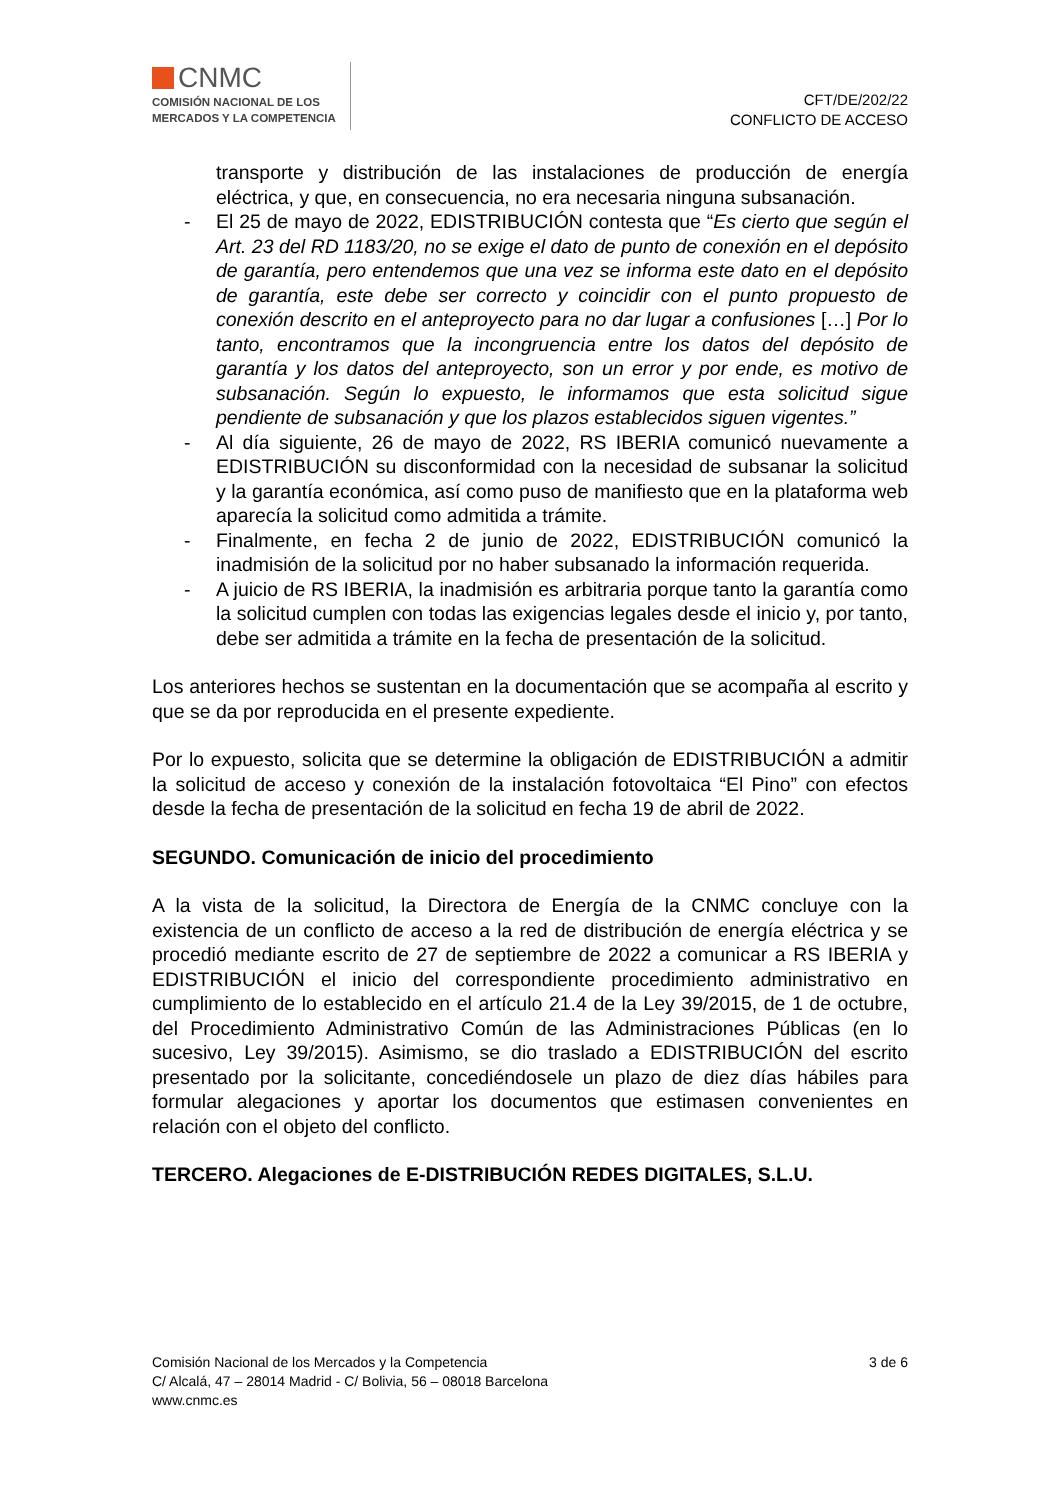CNMC
COMISIÓN NACIONAL DE LOS
MERCADOS Y LA COMPETENCIA
CFT/DE/202/22
CONFLICTO DE ACCESO
transporte y distribución de las instalaciones de producción de energía eléctrica, y que, en consecuencia, no era necesaria ninguna subsanación.
- El 25 de mayo de 2022, EDISTRIBUCIÓN contesta que “Es cierto que según el Art. 23 del RD 1183/20, no se exige el dato de punto de conexión en el depósito de garantía, pero entendemos que una vez se informa este dato en el depósito de garantía, este debe ser correcto y coincidir con el punto propuesto de conexión descrito en el anteproyecto para no dar lugar a confusiones […] Por lo tanto, encontramos que la incongruencia entre los datos del depósito de garantía y los datos del anteproyecto, son un error y por ende, es motivo de subsanación. Según lo expuesto, le informamos que esta solicitud sigue pendiente de subsanación y que los plazos establecidos siguen vigentes.”
- Al día siguiente, 26 de mayo de 2022, RS IBERIA comunicó nuevamente a EDISTRIBUCIÓN su disconformidad con la necesidad de subsanar la solicitud y la garantía económica, así como puso de manifiesto que en la plataforma web aparecía la solicitud como admitida a trámite.
- Finalmente, en fecha 2 de junio de 2022, EDISTRIBUCIÓN comunicó la inadmisión de la solicitud por no haber subsanado la información requerida.
- A juicio de RS IBERIA, la inadmisión es arbitraria porque tanto la garantía como la solicitud cumplen con todas las exigencias legales desde el inicio y, por tanto, debe ser admitida a trámite en la fecha de presentación de la solicitud.
Los anteriores hechos se sustentan en la documentación que se acompaña al escrito y que se da por reproducida en el presente expediente.
Por lo expuesto, solicita que se determine la obligación de EDISTRIBUCIÓN a admitir la solicitud de acceso y conexión de la instalación fotovoltaica “El Pino” con efectos desde la fecha de presentación de la solicitud en fecha 19 de abril de 2022.
SEGUNDO. Comunicación de inicio del procedimiento
A la vista de la solicitud, la Directora de Energía de la CNMC concluye con la existencia de un conflicto de acceso a la red de distribución de energía eléctrica y se procedió mediante escrito de 27 de septiembre de 2022 a comunicar a RS IBERIA y EDISTRIBUCIÓN el inicio del correspondiente procedimiento administrativo en cumplimiento de lo establecido en el artículo 21.4 de la Ley 39/2015, de 1 de octubre, del Procedimiento Administrativo Común de las Administraciones Públicas (en lo sucesivo, Ley 39/2015). Asimismo, se dio traslado a EDISTRIBUCIÓN del escrito presentado por la solicitante, concediéndosele un plazo de diez días hábiles para formular alegaciones y aportar los documentos que estimasen convenientes en relación con el objeto del conflicto.
TERCERO. Alegaciones de E-DISTRIBUCIÓN REDES DIGITALES, S.L.U.
Comisión Nacional de los Mercados y la Competencia
C/ Alcalá, 47 – 28014 Madrid - C/ Bolivia, 56 – 08018 Barcelona
www.cnmc.es
3 de 6